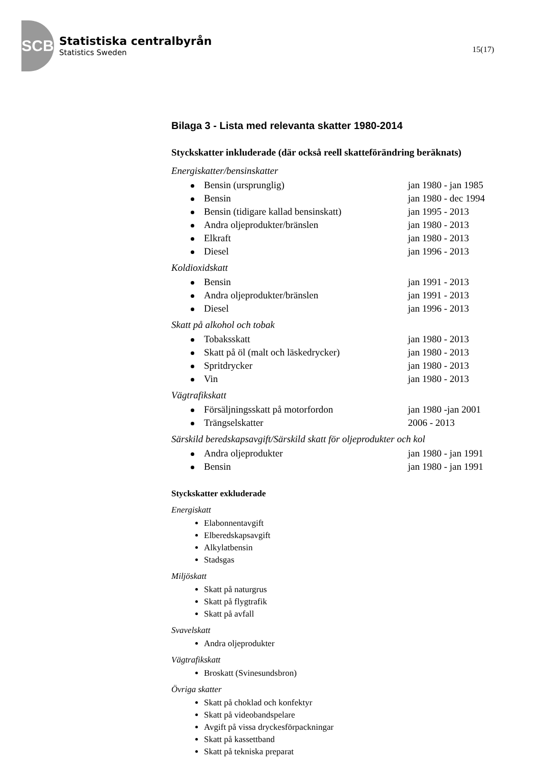SCB
Statistiska centralbyrån
Statistics Sweden
15(17)
Bilaga 3 - Lista med relevanta skatter 1980-2014
Styckskatter inkluderade (där också reell skatteförändring beräknats)
Energiskatter/bensinskatter
Bensin (ursprunglig) jan 1980 - jan 1985
Bensin jan 1980 - dec 1994
Bensin (tidigare kallad bensinskatt) jan 1995 - 2013
Andra oljeprodukter/bränslen jan 1980 - 2013
Elkraft jan 1980 - 2013
Diesel jan 1996 - 2013
Koldioxidskatt
Bensin jan 1991 - 2013
Andra oljeprodukter/bränslen jan 1991 - 2013
Diesel jan 1996 - 2013
Skatt på alkohol och tobak
Tobaksskatt jan 1980 - 2013
Skatt på öl (malt och läskedrycker) jan 1980 - 2013
Spritdrycker jan 1980 - 2013
Vin jan 1980 - 2013
Vägtrafikskatt
Försäljningsskatt på motorfordon jan 1980 -jan 2001
Trängselskatter 2006 - 2013
Särskild beredskapsavgift/Särskild skatt för oljeprodukter och kol
Andra oljeprodukter jan 1980 - jan 1991
Bensin jan 1980 - jan 1991
Styckskatter exkluderade
Energiskatt
Elabonnentavgift
Elberedskapsavgift
Alkylatbensin
Stadsgas
Miljöskatt
Skatt på naturgrus
Skatt på flygtrafik
Skatt på avfall
Svavelskatt
Andra oljeprodukter
Vägtrafikskatt
Broskatt (Svinesundsbron)
Övriga skatter
Skatt på choklad och konfektyr
Skatt på videobandspelare
Avgift på vissa dryckesförpackningar
Skatt på kassettband
Skatt på tekniska preparat